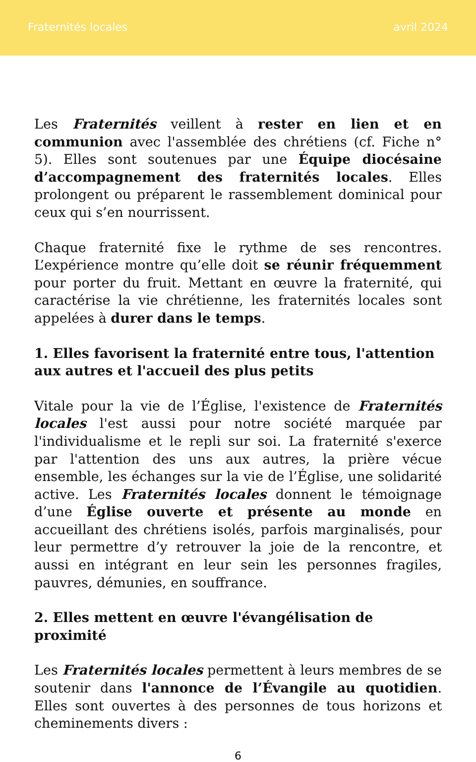Fraternités locales avril 2024
Les Fraternités veillent à rester en lien et en communion avec l'assemblée des chrétiens (cf. Fiche n° 5). Elles sont soutenues par une Équipe diocésaine d’accompagnement des fraternités locales. Elles prolongent ou préparent le rassemblement dominical pour ceux qui s’en nourrissent.
Chaque fraternité fixe le rythme de ses rencontres. L’expérience montre qu’elle doit se réunir fréquemment pour porter du fruit. Mettant en œuvre la fraternité, qui caractérise la vie chrétienne, les fraternités locales sont appelées à durer dans le temps.
1. Elles favorisent la fraternité entre tous, l'attention aux autres et l'accueil des plus petits
Vitale pour la vie de l’Église, l'existence de Fraternités locales l'est aussi pour notre société marquée par l'individualisme et le repli sur soi. La fraternité s'exerce par l'attention des uns aux autres, la prière vécue ensemble, les échanges sur la vie de l’Église, une solidarité active. Les Fraternités locales donnent le témoignage d’une Église ouverte et présente au monde en accueillant des chrétiens isolés, parfois marginalisés, pour leur permettre d’y retrouver la joie de la rencontre, et aussi en intégrant en leur sein les personnes fragiles, pauvres, démunies, en souffrance.
2. Elles mettent en œuvre l'évangélisation de proximité
Les Fraternités locales permettent à leurs membres de se soutenir dans l'annonce de l’Évangile au quotidien. Elles sont ouvertes à des personnes de tous horizons et cheminements divers :
6